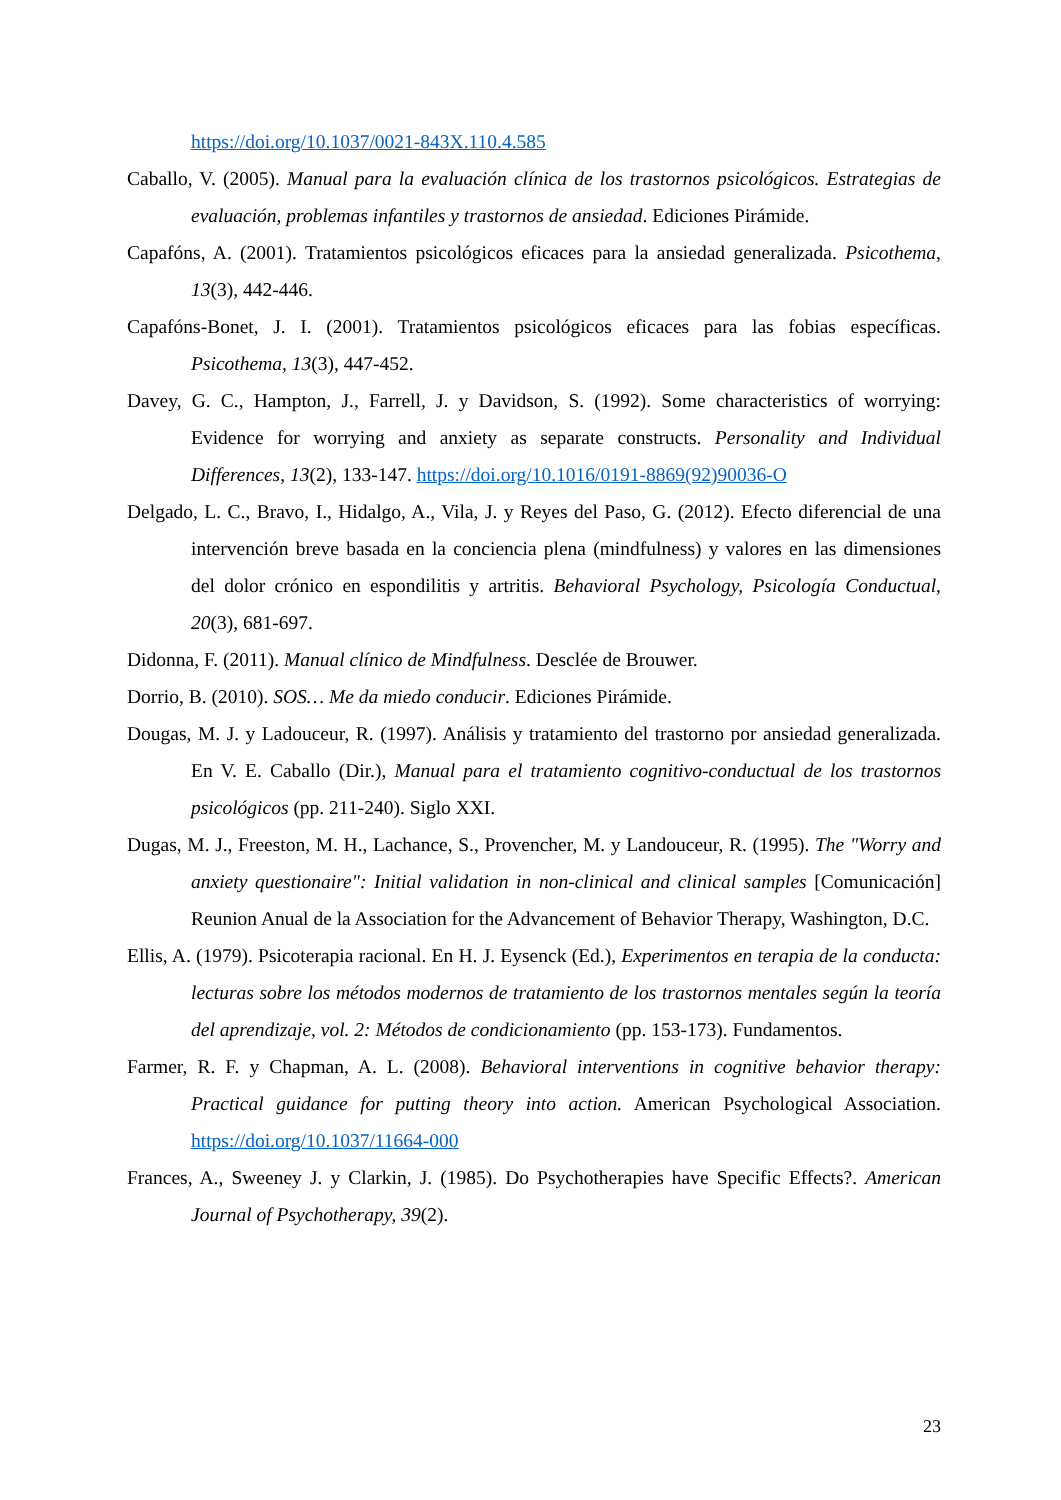https://doi.org/10.1037/0021-843X.110.4.585
Caballo, V. (2005). Manual para la evaluación clínica de los trastornos psicológicos. Estrategias de evaluación, problemas infantiles y trastornos de ansiedad. Ediciones Pirámide.
Capafóns, A. (2001). Tratamientos psicológicos eficaces para la ansiedad generalizada. Psicothema, 13(3), 442-446.
Capafóns-Bonet, J. I. (2001). Tratamientos psicológicos eficaces para las fobias específicas. Psicothema, 13(3), 447-452.
Davey, G. C., Hampton, J., Farrell, J. y Davidson, S. (1992). Some characteristics of worrying: Evidence for worrying and anxiety as separate constructs. Personality and Individual Differences, 13(2), 133-147. https://doi.org/10.1016/0191-8869(92)90036-O
Delgado, L. C., Bravo, I., Hidalgo, A., Vila, J. y Reyes del Paso, G. (2012). Efecto diferencial de una intervención breve basada en la conciencia plena (mindfulness) y valores en las dimensiones del dolor crónico en espondilitis y artritis. Behavioral Psychology, Psicología Conductual, 20(3), 681-697.
Didonna, F. (2011). Manual clínico de Mindfulness. Desclée de Brouwer.
Dorrio, B. (2010). SOS… Me da miedo conducir. Ediciones Pirámide.
Dougas, M. J. y Ladouceur, R. (1997). Análisis y tratamiento del trastorno por ansiedad generalizada. En V. E. Caballo (Dir.), Manual para el tratamiento cognitivo-conductual de los trastornos psicológicos (pp. 211-240). Siglo XXI.
Dugas, M. J., Freeston, M. H., Lachance, S., Provencher, M. y Landouceur, R. (1995). The "Worry and anxiety questionaire": Initial validation in non-clinical and clinical samples [Comunicación] Reunion Anual de la Association for the Advancement of Behavior Therapy, Washington, D.C.
Ellis, A. (1979). Psicoterapia racional. En H. J. Eysenck (Ed.), Experimentos en terapia de la conducta: lecturas sobre los métodos modernos de tratamiento de los trastornos mentales según la teoría del aprendizaje, vol. 2: Métodos de condicionamiento (pp. 153-173). Fundamentos.
Farmer, R. F. y Chapman, A. L. (2008). Behavioral interventions in cognitive behavior therapy: Practical guidance for putting theory into action. American Psychological Association. https://doi.org/10.1037/11664-000
Frances, A., Sweeney J. y Clarkin, J. (1985). Do Psychotherapies have Specific Effects?. American Journal of Psychotherapy, 39(2).
23